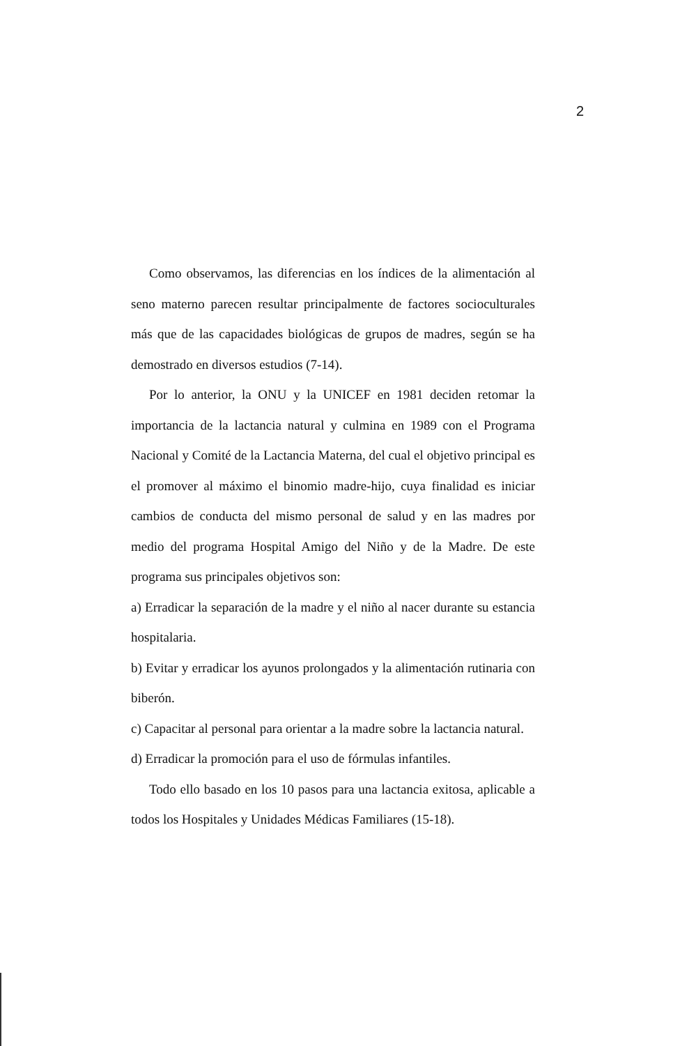2
Como observamos, las diferencias en los índices de la alimentación al seno materno parecen resultar principalmente de factores socioculturales más que de las capacidades biológicas de grupos de madres, según se ha demostrado en diversos estudios (7-14).
Por lo anterior, la ONU y la UNICEF en 1981 deciden retomar la importancia de la lactancia natural y culmina en 1989 con el Programa Nacional y Comité de la Lactancia Materna, del cual el objetivo principal es el promover al máximo el binomio madre-hijo, cuya finalidad es iniciar cambios de conducta del mismo personal de salud y en las madres por medio del programa Hospital Amigo del Niño y de la Madre. De este programa sus principales objetivos son:
a) Erradicar la separación de la madre y el niño al nacer durante su estancia hospitalaria.
b) Evitar y erradicar los ayunos prolongados y la alimentación rutinaria con biberón.
c) Capacitar al personal para orientar a la madre sobre la lactancia natural.
d) Erradicar la promoción para el uso de fórmulas infantiles.
Todo ello basado en los 10 pasos para una lactancia exitosa, aplicable a todos los Hospitales y Unidades Médicas Familiares (15-18).